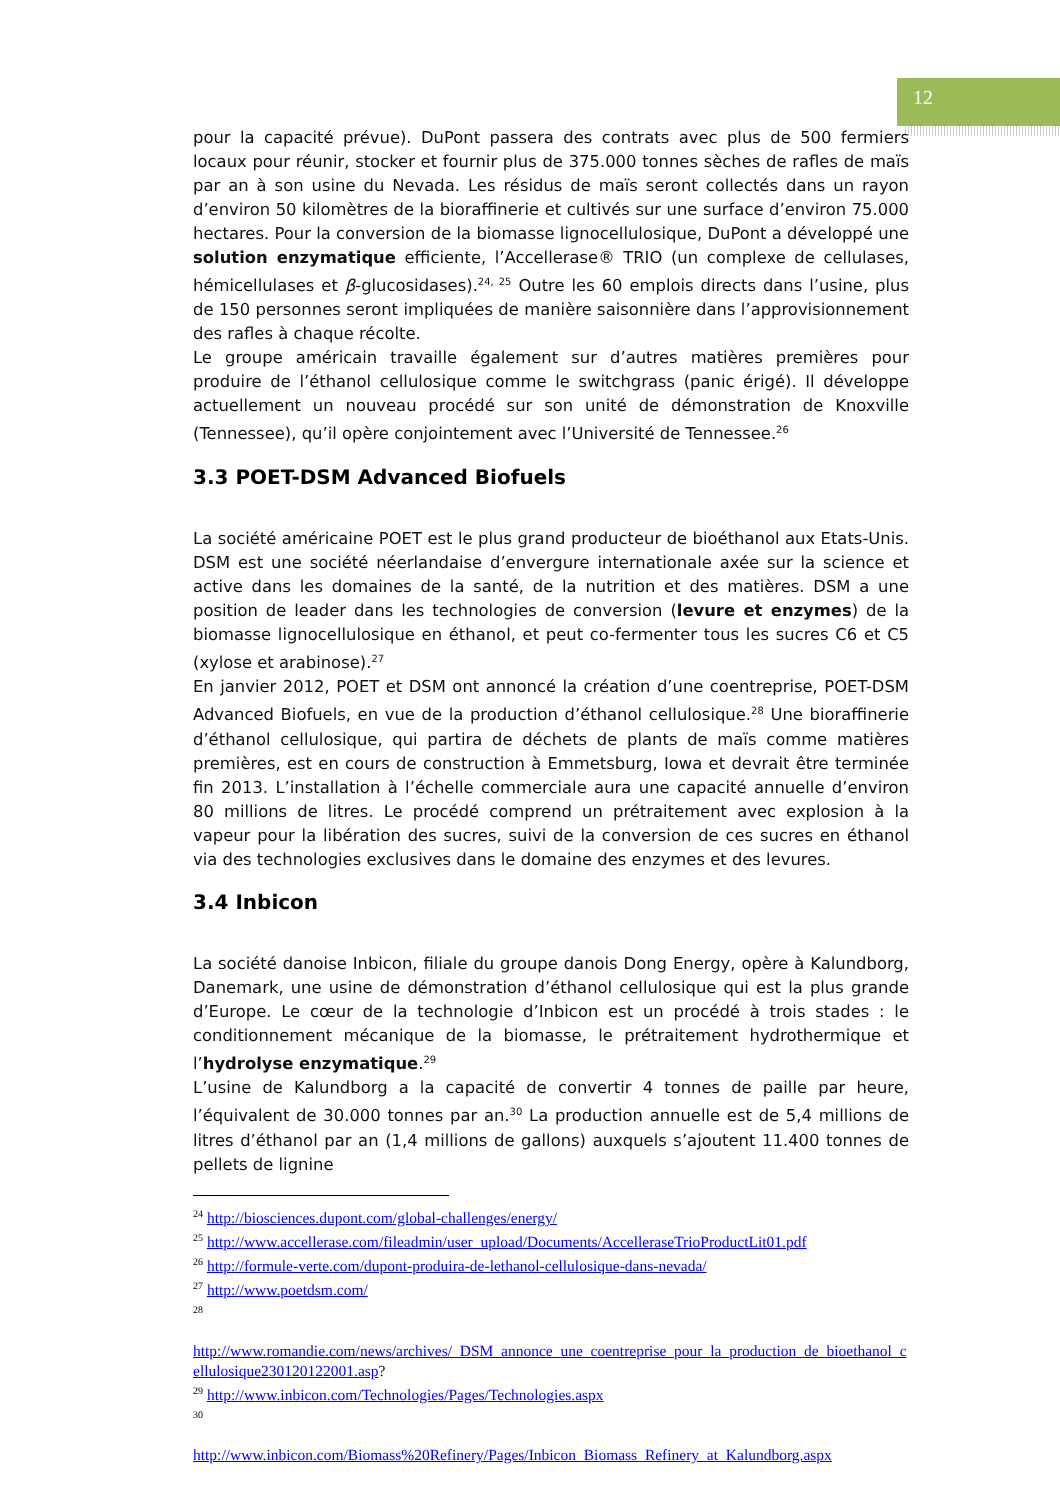12
pour la capacité prévue). DuPont passera des contrats avec plus de 500 fermiers locaux pour réunir, stocker et fournir plus de 375.000 tonnes sèches de rafles de maïs par an à son usine du Nevada. Les résidus de maïs seront collectés dans un rayon d’environ 50 kilomètres de la bioraffinerie et cultivés sur une surface d’environ 75.000 hectares. Pour la conversion de la biomasse lignocellulosique, DuPont a développé une solution enzymatique efficiente, l’Accellerase® TRIO (un complexe de cellulases, hémicellulases et β-glucosidases).<sup>24, 25</sup> Outre les 60 emplois directs dans l’usine, plus de 150 personnes seront impliquées de manière saisonnière dans l’approvisionnement des rafles à chaque récolte.
Le groupe américain travaille également sur d’autres matières premières pour produire de l’éthanol cellulosique comme le switchgrass (panic érigé). Il développe actuellement un nouveau procédé sur son unité de démonstration de Knoxville (Tennessee), qu’il opère conjointement avec l’Université de Tennessee.<sup>26</sup>
3.3 POET-DSM Advanced Biofuels
La société américaine POET est le plus grand producteur de bioéthanol aux Etats-Unis. DSM est une société néerlandaise d’envergure internationale axée sur la science et active dans les domaines de la santé, de la nutrition et des matières. DSM a une position de leader dans les technologies de conversion (levure et enzymes) de la biomasse lignocellulosique en éthanol, et peut co-fermenter tous les sucres C6 et C5 (xylose et arabinose).<sup>27</sup>
En janvier 2012, POET et DSM ont annoncé la création d’une coentreprise, POET-DSM Advanced Biofuels, en vue de la production d’éthanol cellulosique.<sup>28</sup> Une bioraffinerie d’éthanol cellulosique, qui partira de déchets de plants de maïs comme matières premières, est en cours de construction à Emmetsburg, Iowa et devrait être terminée fin 2013. L’installation à l’échelle commerciale aura une capacité annuelle d’environ 80 millions de litres. Le procédé comprend un prétraitement avec explosion à la vapeur pour la libération des sucres, suivi de la conversion de ces sucres en éthanol via des technologies exclusives dans le domaine des enzymes et des levures.
3.4 Inbicon
La société danoise Inbicon, filiale du groupe danois Dong Energy, opère à Kalundborg, Danemark, une usine de démonstration d’éthanol cellulosique qui est la plus grande d’Europe. Le cœur de la technologie d’Inbicon est un procédé à trois stades : le conditionnement mécanique de la biomasse, le prétraitement hydrothermique et l’hydrolyse enzymatique.<sup>29</sup>
L’usine de Kalundborg a la capacité de convertir 4 tonnes de paille par heure, l’équivalent de 30.000 tonnes par an.<sup>30</sup> La production annuelle est de 5,4 millions de litres d’éthanol par an (1,4 millions de gallons) auxquels s’ajoutent 11.400 tonnes de pellets de lignine
<sup>24</sup> http://biosciences.dupont.com/global-challenges/energy/
<sup>25</sup> http://www.accellerase.com/fileadmin/user_upload/Documents/AccelleraseTrioProductLit01.pdf
<sup>26</sup> http://formule-verte.com/dupont-produira-de-lethanol-cellulosique-dans-nevada/
<sup>27</sup> http://www.poetdsm.com/
<sup>28</sup>
http://www.romandie.com/news/archives/_DSM_annonce_une_coentreprise_pour_la_production_de_bioethanol_cellulosique230120122001.asp?
<sup>29</sup> http://www.inbicon.com/Technologies/Pages/Technologies.aspx
<sup>30</sup>
http://www.inbicon.com/Biomass%20Refinery/Pages/Inbicon_Biomass_Refinery_at_Kalundborg.aspx